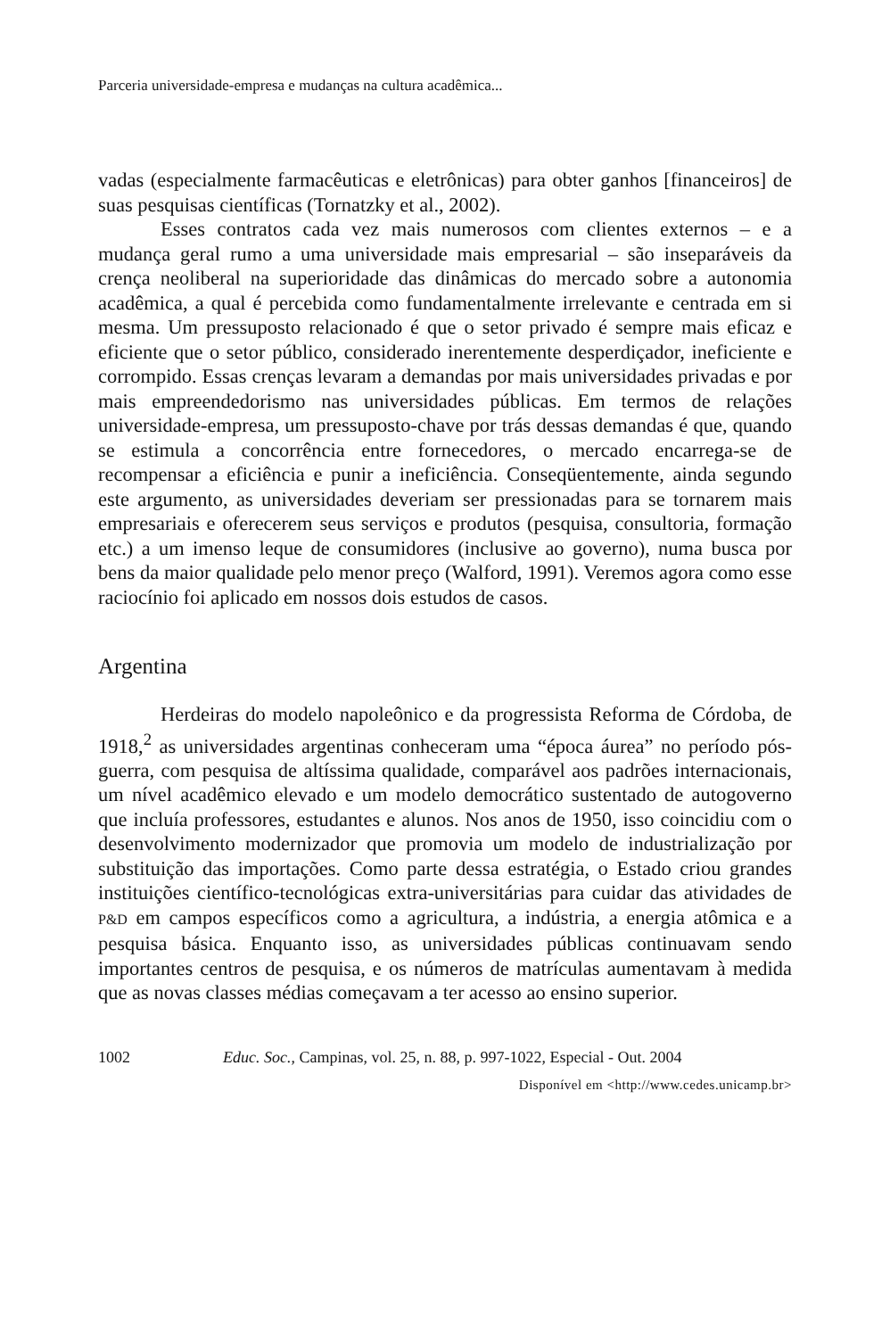Parceria universidade-empresa e mudanças na cultura acadêmica...
vadas (especialmente farmacêuticas e eletrônicas) para obter ganhos [fi­nanceiros] de suas pesquisas científicas (Tornatzky et al., 2002).
Esses contratos cada vez mais numerosos com clientes externos – e a mudança geral rumo a uma universidade mais empresarial – são inseparáveis da crença neoliberal na superioridade das dinâmicas do mer­cado sobre a autonomia acadêmica, a qual é percebida como fundamen­talmente irrelevante e centrada em si mesma. Um pressuposto relacio­nado é que o setor privado é sempre mais eficaz e eficiente que o setor público, considerado inerentemente desperdiçador, ineficiente e cor­rompido. Essas crenças levaram a demandas por mais universidades pri­vadas e por mais empreendedorismo nas universidades públicas. Em termos de relações universidade-empresa, um pressuposto-chave por trás dessas demandas é que, quando se estimula a concorrência entre fornecedores, o mercado encarrega-se de recompensar a eficiência e pu­nir a ineficiência. Conseqüentemente, ainda segundo este argumento, as universidades deveriam ser pressionadas para se tornarem mais em­presariais e oferecerem seus serviços e produtos (pesquisa, consultoria, formação etc.) a um imenso leque de consumidores (inclusive ao go­verno), numa busca por bens da maior qualidade pelo menor preço (Walford, 1991). Veremos agora como esse raciocínio foi aplicado em nossos dois estudos de casos.
Argentina
Herdeiras do modelo napoleônico e da progressista Reforma de Córdoba, de 1918,<sup>2</sup> as universidades argentinas conheceram uma “época áurea” no período pós-guerra, com pesquisa de altíssima qualidade, com­parável aos padrões internacionais, um nível acadêmico elevado e um mo­delo democrático sustentado de autogoverno que incluía professores, estudantes e alunos. Nos anos de 1950, isso coincidiu com o desenvol­vimento modernizador que promovia um modelo de industrialização por substituição das importações. Como parte dessa estratégia, o Estado criou grandes instituições científico-tecnológicas extra-universitárias para cui­dar das atividades de P&D em campos específicos como a agricultura, a indústria, a energia atômica e a pesquisa básica. Enquanto isso, as uni­versidades públicas continuavam sendo importantes centros de pesquisa, e os números de matrículas aumentavam à medida que as novas classes médias começavam a ter acesso ao ensino superior.
1002 Educ. Soc., Campinas, vol. 25, n. 88, p. 997-1022, Especial - Out. 2004
Disponível em <http://www.cedes.unicamp.br>